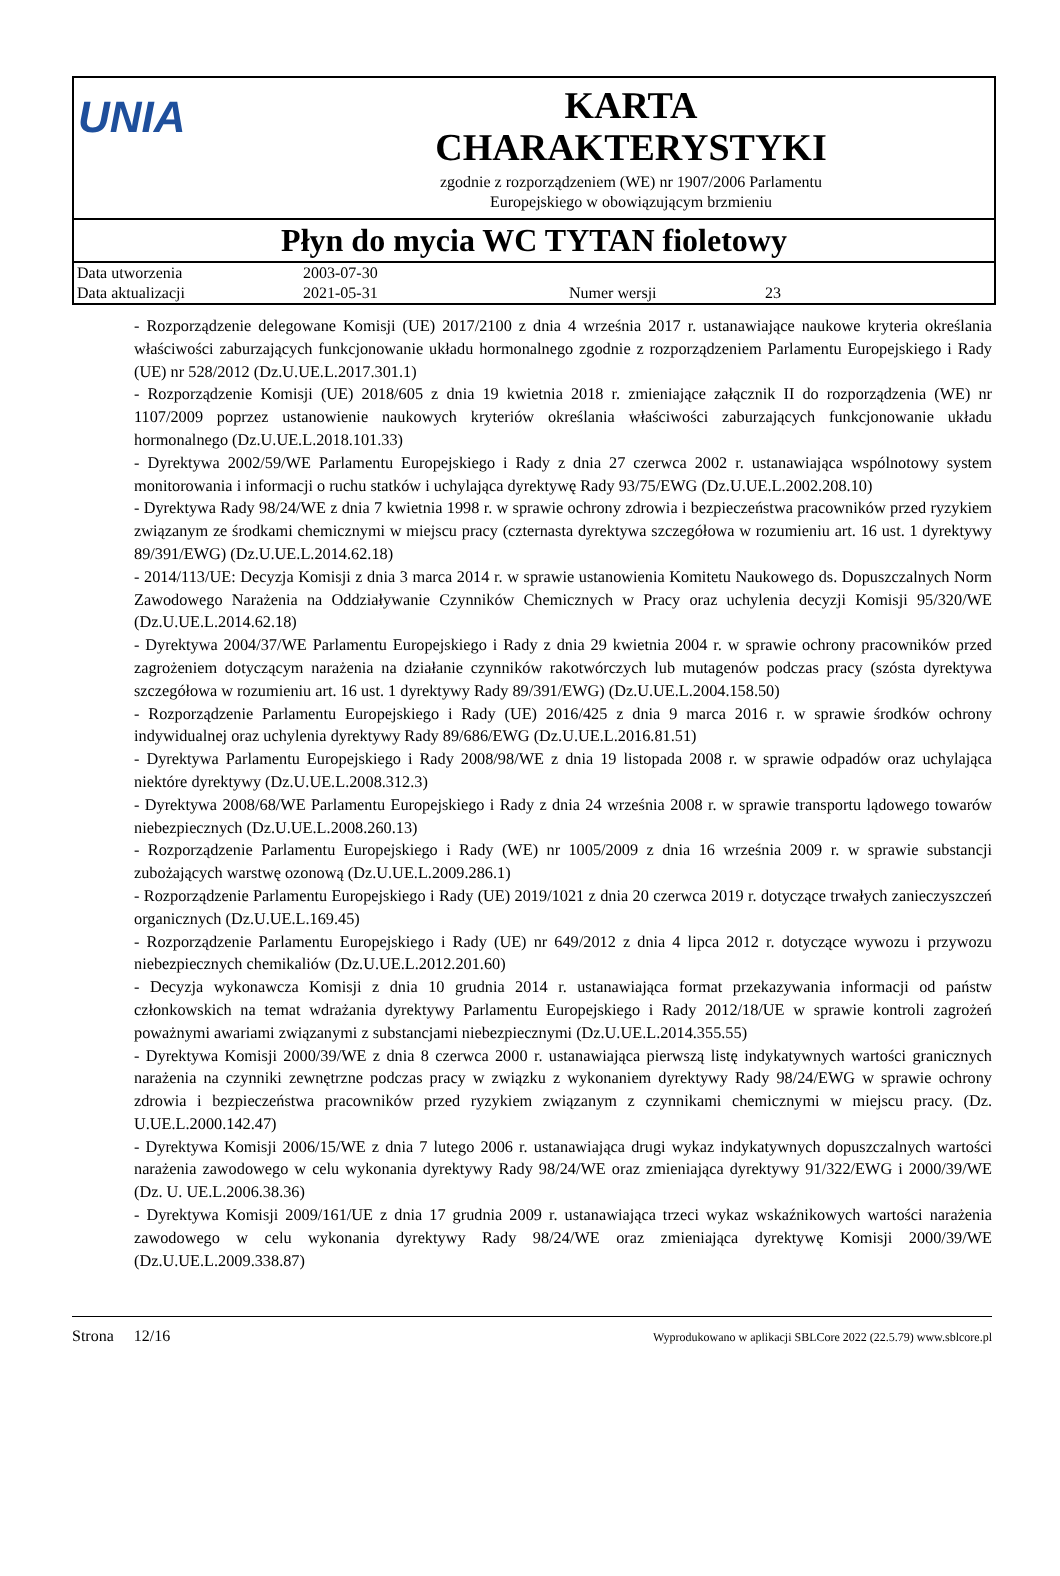UNIA
KARTA
CHARAKTERYSTYKI
zgodnie z rozporządzeniem (WE) nr 1907/2006 Parlamentu
Europejskiego w obowiązującym brzmieniu
Płyn do mycia WC TYTAN fioletowy
| Data utworzenia | 2003-07-30 | | |
| Data aktualizacji | 2021-05-31 | Numer wersji | 23 |
- Rozporządzenie delegowane Komisji (UE) 2017/2100 z dnia 4 września 2017 r. ustanawiające naukowe kryteria określania właściwości zaburzających funkcjonowanie układu hormonalnego zgodnie z rozporządzeniem Parlamentu Europejskiego i Rady (UE) nr 528/2012 (Dz.U.UE.L.2017.301.1)
- Rozporządzenie Komisji (UE) 2018/605 z dnia 19 kwietnia 2018 r. zmieniające załącznik II do rozporządzenia (WE) nr 1107/2009 poprzez ustanowienie naukowych kryteriów określania właściwości zaburzających funkcjonowanie układu hormonalnego (Dz.U.UE.L.2018.101.33)
- Dyrektywa 2002/59/WE Parlamentu Europejskiego i Rady z dnia 27 czerwca 2002 r. ustanawiająca wspólnotowy system monitorowania i informacji o ruchu statków i uchylająca dyrektywę Rady 93/75/EWG (Dz.U.UE.L.2002.208.10)
- Dyrektywa Rady 98/24/WE z dnia 7 kwietnia 1998 r. w sprawie ochrony zdrowia i bezpieczeństwa pracowników przed ryzykiem związanym ze środkami chemicznymi w miejscu pracy (czternasta dyrektywa szczegółowa w rozumieniu art. 16 ust. 1 dyrektywy 89/391/EWG) (Dz.U.UE.L.2014.62.18)
- 2014/113/UE: Decyzja Komisji z dnia 3 marca 2014 r. w sprawie ustanowienia Komitetu Naukowego ds. Dopuszczalnych Norm Zawodowego Narażenia na Oddziaływanie Czynników Chemicznych w Pracy oraz uchylenia decyzji Komisji 95/320/WE (Dz.U.UE.L.2014.62.18)
- Dyrektywa 2004/37/WE Parlamentu Europejskiego i Rady z dnia 29 kwietnia 2004 r. w sprawie ochrony pracowników przed zagrożeniem dotyczącym narażenia na działanie czynników rakotwórczych lub mutagenów podczas pracy (szósta dyrektywa szczegółowa w rozumieniu art. 16 ust. 1 dyrektywy Rady 89/391/EWG) (Dz.U.UE.L.2004.158.50)
- Rozporządzenie Parlamentu Europejskiego i Rady (UE) 2016/425 z dnia 9 marca 2016 r. w sprawie środków ochrony indywidualnej oraz uchylenia dyrektywy Rady 89/686/EWG (Dz.U.UE.L.2016.81.51)
- Dyrektywa Parlamentu Europejskiego i Rady 2008/98/WE z dnia 19 listopada 2008 r. w sprawie odpadów oraz uchylająca niektóre dyrektywy (Dz.U.UE.L.2008.312.3)
- Dyrektywa 2008/68/WE Parlamentu Europejskiego i Rady z dnia 24 września 2008 r. w sprawie transportu lądowego towarów niebezpiecznych (Dz.U.UE.L.2008.260.13)
- Rozporządzenie Parlamentu Europejskiego i Rady (WE) nr 1005/2009 z dnia 16 września 2009 r. w sprawie substancji zubożających warstwę ozonową (Dz.U.UE.L.2009.286.1)
- Rozporządzenie Parlamentu Europejskiego i Rady (UE) 2019/1021 z dnia 20 czerwca 2019 r. dotyczące trwałych zanieczyszczeń organicznych (Dz.U.UE.L.169.45)
- Rozporządzenie Parlamentu Europejskiego i Rady (UE) nr 649/2012 z dnia 4 lipca 2012 r. dotyczące wywozu i przywozu niebezpiecznych chemikaliów (Dz.U.UE.L.2012.201.60)
- Decyzja wykonawcza Komisji z dnia 10 grudnia 2014 r. ustanawiająca format przekazywania informacji od państw członkowskich na temat wdrażania dyrektywy Parlamentu Europejskiego i Rady 2012/18/UE w sprawie kontroli zagrożeń poważnymi awariami związanymi z substancjami niebezpiecznymi (Dz.U.UE.L.2014.355.55)
- Dyrektywa Komisji 2000/39/WE z dnia 8 czerwca 2000 r. ustanawiająca pierwszą listę indykatywnych wartości granicznych narażenia na czynniki zewnętrzne podczas pracy w związku z wykonaniem dyrektywy Rady 98/24/EWG w sprawie ochrony zdrowia i bezpieczeństwa pracowników przed ryzykiem związanym z czynnikami chemicznymi w miejscu pracy. (Dz. U.UE.L.2000.142.47)
- Dyrektywa Komisji 2006/15/WE z dnia 7 lutego 2006 r. ustanawiająca drugi wykaz indykatywnych dopuszczalnych wartości narażenia zawodowego w celu wykonania dyrektywy Rady 98/24/WE oraz zmieniająca dyrektywy 91/322/EWG i 2000/39/WE (Dz. U. UE.L.2006.38.36)
- Dyrektywa Komisji 2009/161/UE z dnia 17 grudnia 2009 r. ustanawiająca trzeci wykaz wskaźnikowych wartości narażenia zawodowego w celu wykonania dyrektywy Rady 98/24/WE oraz zmieniająca dyrektywę Komisji 2000/39/WE (Dz.U.UE.L.2009.338.87)
Strona 12/16 Wyprodukowano w aplikacji SBLCore 2022 (22.5.79) www.sblcore.pl